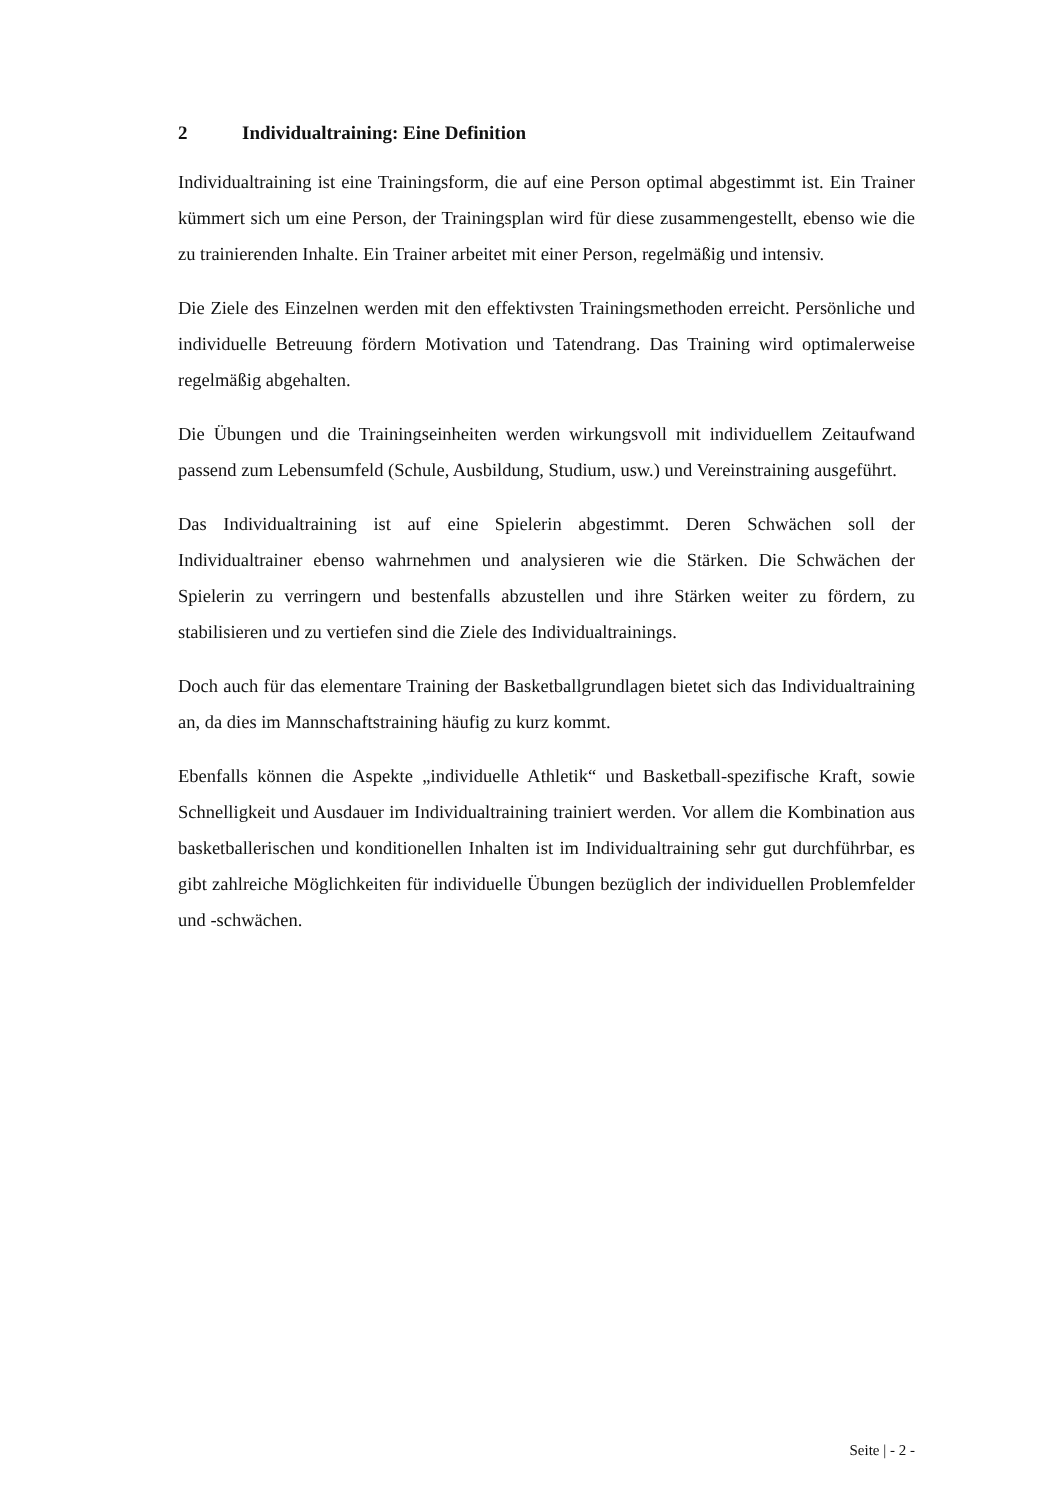2 Individualtraining: Eine Definition
Individualtraining ist eine Trainingsform, die auf eine Person optimal abgestimmt ist. Ein Trainer kümmert sich um eine Person, der Trainingsplan wird für diese zusammengestellt, ebenso wie die zu trainierenden Inhalte. Ein Trainer arbeitet mit einer Person, regelmäßig und intensiv.
Die Ziele des Einzelnen werden mit den effektivsten Trainingsmethoden erreicht. Persönliche und individuelle Betreuung fördern Motivation und Tatendrang. Das Training wird optimalerweise regelmäßig abgehalten.
Die Übungen und die Trainingseinheiten werden wirkungsvoll mit individuellem Zeitaufwand passend zum Lebensumfeld (Schule, Ausbildung, Studium, usw.) und Vereinstraining ausgeführt.
Das Individualtraining ist auf eine Spielerin abgestimmt. Deren Schwächen soll der Individualtrainer ebenso wahrnehmen und analysieren wie die Stärken. Die Schwächen der Spielerin zu verringern und bestenfalls abzustellen und ihre Stärken weiter zu fördern, zu stabilisieren und zu vertiefen sind die Ziele des Individualtrainings.
Doch auch für das elementare Training der Basketballgrundlagen bietet sich das Individualtraining an, da dies im Mannschaftstraining häufig zu kurz kommt.
Ebenfalls können die Aspekte „individuelle Athletik“ und Basketball-spezifische Kraft, sowie Schnelligkeit und Ausdauer im Individualtraining trainiert werden. Vor allem die Kombination aus basketballerischen und konditionellen Inhalten ist im Individualtraining sehr gut durchführbar, es gibt zahlreiche Möglichkeiten für individuelle Übungen bezüglich der individuellen Problemfelder und -schwächen.
Seite | - 2 -